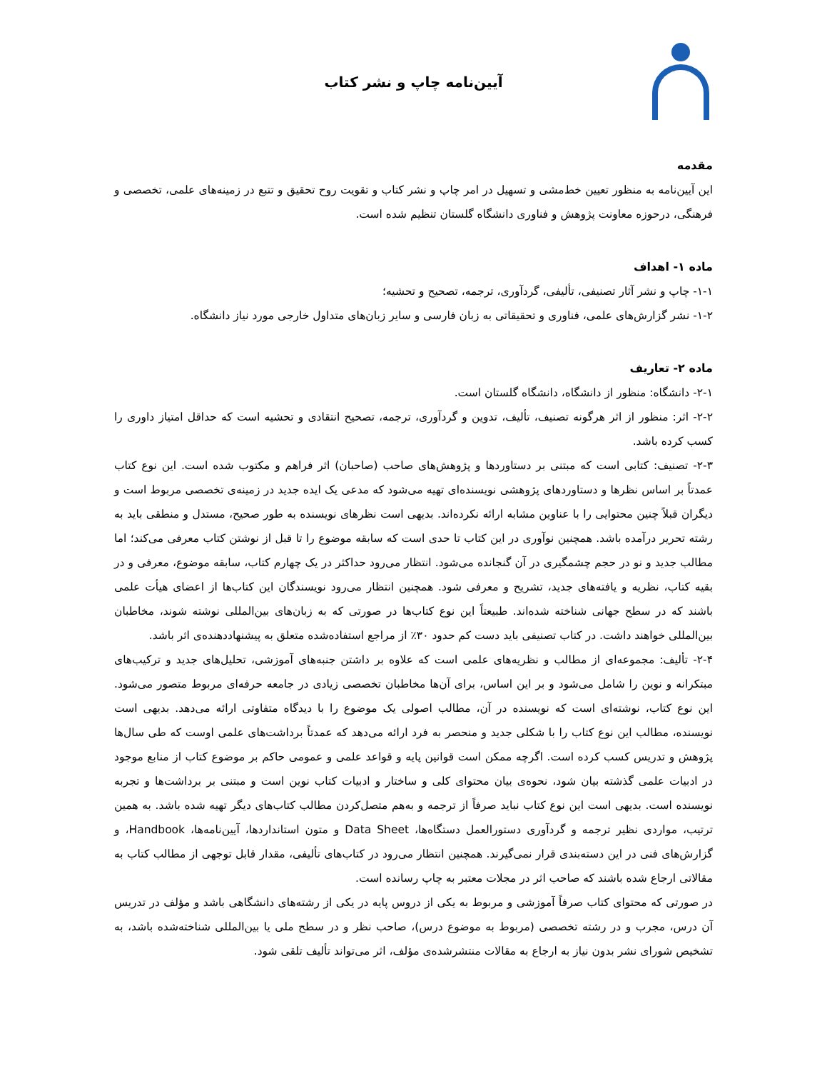آیین‌نامه چاپ و نشر کتاب
مقدمه
این آیین‌نامه به منظور تعیین خط‌مشی و تسهیل در امر چاپ و نشر کتاب و تقویت روح تحقیق و تتبع در زمینه‌های علمی، تخصصی و فرهنگی، درحوزه معاونت پژوهش و فناوری دانشگاه گلستان تنظیم شده است.
ماده ۱- اهداف
۱-۱- چاپ و نشر آثار تصنیفی، تألیفی، گردآوری، ترجمه، تصحیح و تحشیه؛
۱-۲- نشر گزارش‌های علمی، فناوری و تحقیقاتی به زبان فارسی و سایر زبان‌های متداول خارجی مورد نیاز دانشگاه.
ماده ۲- تعاریف
۲-۱- دانشگاه: منظور از دانشگاه، دانشگاه گلستان است.
۲-۲- اثر: منظور از اثر هرگونه تصنیف، تألیف، تدوین و گردآوری، ترجمه، تصحیح انتقادی و تحشیه است که حداقل امتیاز داوری را کسب کرده باشد.
۲-۳- تصنیف: کتابی است که مبتنی بر دستاوردها و پژوهش‌های صاحب (صاحبان) اثر فراهم و مکتوب شده است. این نوع کتاب عمدتاً بر اساس نظرها و دستاوردهای پژوهشی نویسنده‌ای تهیه می‌شود که مدعی یک ایده جدید در زمینه‌ی تخصصی مربوط است و دیگران قبلاً چنین محتوایی را با عناوین مشابه ارائه نکرده‌اند. بدیهی است نظرهای نویسنده به طور صحیح، مستدل و منطقی باید به رشته تحریر درآمده باشد. همچنین نوآوری در این کتاب تا حدی است که سابقه موضوع را تا قبل از نوشتن کتاب معرفی می‌کند؛ اما مطالب جدید و نو در حجم چشمگیری در آن گنجانده می‌شود. انتظار می‌رود حداکثر در یک چهارم کتاب، سابقه موضوع، معرفی و در بقیه کتاب، نظریه و یافته‌های جدید، تشریح و معرفی شود. همچنین انتظار می‌رود نویسندگان این کتاب‌ها از اعضای هیأت علمی باشند که در سطح جهانی شناخته شده‌اند. طبیعتاً این نوع کتاب‌ها در صورتی که به زبان‌های بین‌المللی نوشته شوند، مخاطبان بین‌المللی خواهند داشت. در کتاب تصنیفی باید دست کم حدود ۳۰٪ از مراجع استفاده‌شده متعلق به پیشنهاددهنده‌ی اثر باشد.
۲-۴- تألیف: مجموعه‌ای از مطالب و نظریه‌های علمی است که علاوه بر داشتن جنبه‌های آموزشی، تحلیل‌های جدید و ترکیب‌های مبتکرانه و نوین را شامل می‌شود و بر این اساس، برای آن‌ها مخاطبان تخصصی زیادی در جامعه حرفه‌ای مربوط متصور می‌شود. این نوع کتاب، نوشته‌ای است که نویسنده در آن، مطالب اصولی یک موضوع را با دیدگاه متفاوتی ارائه می‌دهد. بدیهی است نویسنده، مطالب این نوع کتاب را با شکلی جدید و منحصر به فرد ارائه می‌دهد که عمدتاً برداشت‌های علمی اوست که طی سال‌ها پژوهش و تدریس کسب کرده است. اگرچه ممکن است قوانین پایه و قواعد علمی و عمومی حاکم بر موضوع کتاب از منابع موجود در ادبیات علمی گذشته بیان شود، نحوه‌ی بیان محتوای کلی و ساختار و ادبیات کتاب نوین است و مبتنی بر برداشت‌ها و تجربه نویسنده است. بدیهی است این نوع کتاب نباید صرفاً از ترجمه و به‌هم متصل‌کردن مطالب کتاب‌های دیگر تهیه شده باشد. به همین ترتیب، مواردی نظیر ترجمه و گردآوری دستورالعمل دستگاه‌ها، Data Sheet و متون استانداردها، آیین‌نامه‌ها، Handbook، و گزارش‌های فنی در این دسته‌بندی قرار نمی‌گیرند. همچنین انتظار می‌رود در کتاب‌های تألیفی، مقدار قابل توجهی از مطالب کتاب به مقالاتی ارجاع شده باشند که صاحب اثر در مجلات معتبر به چاپ رسانده است.
در صورتی که محتوای کتاب صرفاً آموزشی و مربوط به یکی از دروس پایه در یکی از رشته‌های دانشگاهی باشد و مؤلف در تدریس آن درس، مجرب و در رشته تخصصی (مربوط به موضوع درس)، صاحب نظر و در سطح ملی یا بین‌المللی شناخته‌شده باشد، به تشخیص شورای نشر بدون نیاز به ارجاع به مقالات منتشرشده‌ی مؤلف، اثر می‌تواند تألیف تلقی شود.